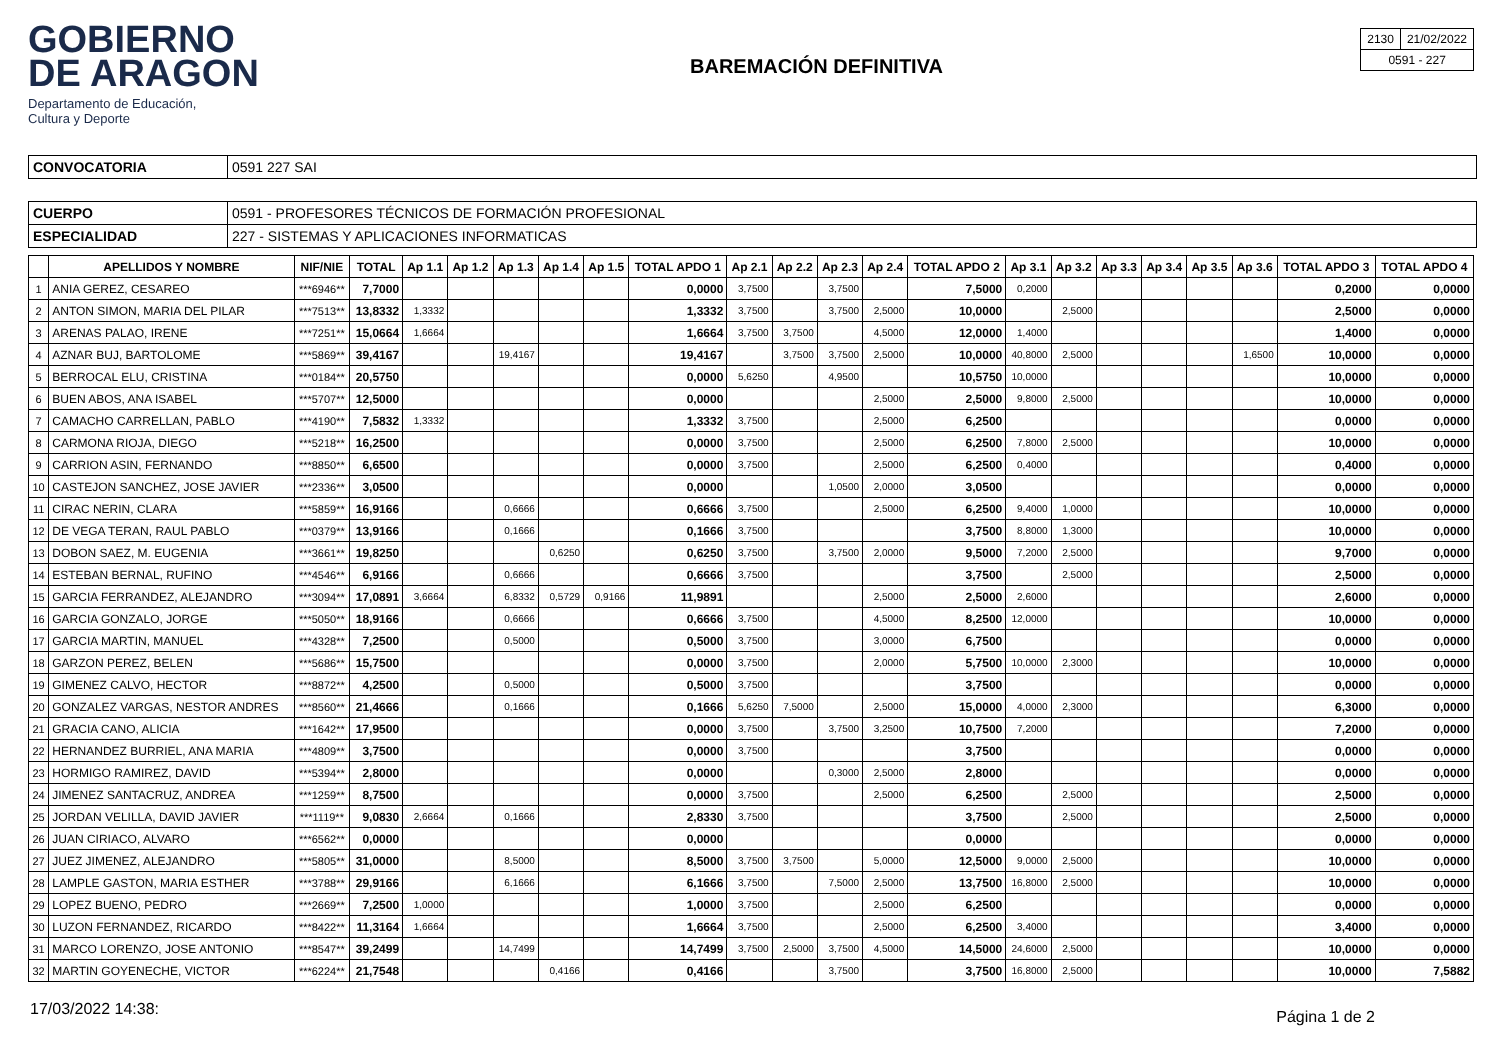GOBIERNO
DE ARAGON
Departamento de Educación,
Cultura y Deporte
BAREMACIÓN DEFINITIVA
| 2130 | 21/02/2022 |
| 0591 - 227 | |
| CONVOCATORIA | 0591 227 SAI |
| CUERPO | 0591 - PROFESORES TÉCNICOS DE FORMACIÓN PROFESIONAL |
| ESPECIALIDAD | 227 - SISTEMAS Y APLICACIONES INFORMATICAS |
| | APELLIDOS Y NOMBRE | NIF/NIE | TOTAL | Ap 1.1 | Ap 1.2 | Ap 1.3 | Ap 1.4 | Ap 1.5 | TOTAL APDO 1 | Ap 2.1 | Ap 2.2 | Ap 2.3 | Ap 2.4 | TOTAL APDO 2 | Ap 3.1 | Ap 3.2 | Ap 3.3 | Ap 3.4 | Ap 3.5 | Ap 3.6 | TOTAL APDO 3 | TOTAL APDO 4 |
| --- | --- | --- | --- | --- | --- | --- | --- | --- | --- | --- | --- | --- | --- | --- | --- | --- | --- | --- | --- | --- | --- | --- |
| 1 | ANIA GEREZ, CESAREO | ***6946** | 7,7000 | | | | | | 0,0000 | 3,7500 | | 3,7500 | | 7,5000 | 0,2000 | | | | | | 0,2000 | 0,0000 |
| 2 | ANTON SIMON, MARIA DEL PILAR | ***7513** | 13,8332 | 1,3332 | | | | | 1,3332 | 3,7500 | | 3,7500 | 2,5000 | 10,0000 | | 2,5000 | | | | | 2,5000 | 0,0000 |
| 3 | ARENAS PALAO, IRENE | ***7251** | 15,0664 | 1,6664 | | | | | 1,6664 | 3,7500 | 3,7500 | | 4,5000 | 12,0000 | 1,4000 | | | | | | 1,4000 | 0,0000 |
| 4 | AZNAR BUJ, BARTOLOME | ***5869** | 39,4167 | | | 19,4167 | | | 19,4167 | | 3,7500 | 3,7500 | 2,5000 | 10,0000 | 40,8000 | 2,5000 | | | | 1,6500 | 10,0000 | 0,0000 |
| 5 | BERROCAL ELU, CRISTINA | ***0184** | 20,5750 | | | | | | 0,0000 | 5,6250 | | 4,9500 | | 10,5750 | 10,0000 | | | | | | 10,0000 | 0,0000 |
| 6 | BUEN ABOS, ANA ISABEL | ***5707** | 12,5000 | | | | | | 0,0000 | | | | 2,5000 | 2,5000 | 9,8000 | 2,5000 | | | | | 10,0000 | 0,0000 |
| 7 | CAMACHO CARRELLAN, PABLO | ***4190** | 7,5832 | 1,3332 | | | | | 1,3332 | 3,7500 | | | 2,5000 | 6,2500 | | | | | | | 0,0000 | 0,0000 |
| 8 | CARMONA RIOJA, DIEGO | ***5218** | 16,2500 | | | | | | 0,0000 | 3,7500 | | | 2,5000 | 6,2500 | 7,8000 | 2,5000 | | | | | 10,0000 | 0,0000 |
| 9 | CARRION ASIN, FERNANDO | ***8850** | 6,6500 | | | | | | 0,0000 | 3,7500 | | | 2,5000 | 6,2500 | 0,4000 | | | | | | 0,4000 | 0,0000 |
| 10 | CASTEJON SANCHEZ, JOSE JAVIER | ***2336** | 3,0500 | | | | | | 0,0000 | | | 1,0500 | 2,0000 | 3,0500 | | | | | | | 0,0000 | 0,0000 |
| 11 | CIRAC NERIN, CLARA | ***5859** | 16,9166 | | | 0,6666 | | | 0,6666 | 3,7500 | | | 2,5000 | 6,2500 | 9,4000 | 1,0000 | | | | | 10,0000 | 0,0000 |
| 12 | DE VEGA TERAN, RAUL PABLO | ***0379** | 13,9166 | | | 0,1666 | | | 0,1666 | 3,7500 | | | | 3,7500 | 8,8000 | 1,3000 | | | | | 10,0000 | 0,0000 |
| 13 | DOBON SAEZ, M. EUGENIA | ***3661** | 19,8250 | | | | 0,6250 | | 0,6250 | 3,7500 | | 3,7500 | 2,0000 | 9,5000 | 7,2000 | 2,5000 | | | | | 9,7000 | 0,0000 |
| 14 | ESTEBAN BERNAL, RUFINO | ***4546** | 6,9166 | | | 0,6666 | | | 0,6666 | 3,7500 | | | | 3,7500 | | 2,5000 | | | | | 2,5000 | 0,0000 |
| 15 | GARCIA FERRANDEZ, ALEJANDRO | ***3094** | 17,0891 | 3,6664 | | 6,8332 | 0,5729 | 0,9166 | 11,9891 | | | | 2,5000 | 2,5000 | 2,6000 | | | | | | 2,6000 | 0,0000 |
| 16 | GARCIA GONZALO, JORGE | ***5050** | 18,9166 | | | 0,6666 | | | 0,6666 | 3,7500 | | | 4,5000 | 8,2500 | 12,0000 | | | | | | 10,0000 | 0,0000 |
| 17 | GARCIA MARTIN, MANUEL | ***4328** | 7,2500 | | | 0,5000 | | | 0,5000 | 3,7500 | | | 3,0000 | 6,7500 | | | | | | | 0,0000 | 0,0000 |
| 18 | GARZON PEREZ, BELEN | ***5686** | 15,7500 | | | | | | 0,0000 | 3,7500 | | | 2,0000 | 5,7500 | 10,0000 | 2,3000 | | | | | 10,0000 | 0,0000 |
| 19 | GIMENEZ CALVO, HECTOR | ***8872** | 4,2500 | | | 0,5000 | | | 0,5000 | 3,7500 | | | | 3,7500 | | | | | | | 0,0000 | 0,0000 |
| 20 | GONZALEZ VARGAS, NESTOR ANDRES | ***8560** | 21,4666 | | | 0,1666 | | | 0,1666 | 5,6250 | 7,5000 | | 2,5000 | 15,0000 | 4,0000 | 2,3000 | | | | | 6,3000 | 0,0000 |
| 21 | GRACIA CANO, ALICIA | ***1642** | 17,9500 | | | | | | 0,0000 | 3,7500 | | 3,7500 | 3,2500 | 10,7500 | 7,2000 | | | | | | 7,2000 | 0,0000 |
| 22 | HERNANDEZ BURRIEL, ANA MARIA | ***4809** | 3,7500 | | | | | | 0,0000 | 3,7500 | | | | 3,7500 | | | | | | | 0,0000 | 0,0000 |
| 23 | HORMIGO RAMIREZ, DAVID | ***5394** | 2,8000 | | | | | | 0,0000 | | | 0,3000 | 2,5000 | 2,8000 | | | | | | | 0,0000 | 0,0000 |
| 24 | JIMENEZ SANTACRUZ, ANDREA | ***1259** | 8,7500 | | | | | | 0,0000 | 3,7500 | | | 2,5000 | 6,2500 | | 2,5000 | | | | | 2,5000 | 0,0000 |
| 25 | JORDAN VELILLA, DAVID JAVIER | ***1119** | 9,0830 | 2,6664 | | 0,1666 | | | 2,8330 | 3,7500 | | | | 3,7500 | | 2,5000 | | | | | 2,5000 | 0,0000 |
| 26 | JUAN CIRIACO, ALVARO | ***6562** | 0,0000 | | | | | | 0,0000 | | | | | 0,0000 | | | | | | | 0,0000 | 0,0000 |
| 27 | JUEZ JIMENEZ, ALEJANDRO | ***5805** | 31,0000 | | | 8,5000 | | | 8,5000 | 3,7500 | 3,7500 | | 5,0000 | 12,5000 | 9,0000 | 2,5000 | | | | | 10,0000 | 0,0000 |
| 28 | LAMPLE GASTON, MARIA ESTHER | ***3788** | 29,9166 | | | 6,1666 | | | 6,1666 | 3,7500 | | 7,5000 | 2,5000 | 13,7500 | 16,8000 | 2,5000 | | | | | 10,0000 | 0,0000 |
| 29 | LOPEZ BUENO, PEDRO | ***2669** | 7,2500 | 1,0000 | | | | | 1,0000 | 3,7500 | | | 2,5000 | 6,2500 | | | | | | | 0,0000 | 0,0000 |
| 30 | LUZON FERNANDEZ, RICARDO | ***8422** | 11,3164 | 1,6664 | | | | | 1,6664 | 3,7500 | | | 2,5000 | 6,2500 | 3,4000 | | | | | | 3,4000 | 0,0000 |
| 31 | MARCO LORENZO, JOSE ANTONIO | ***8547** | 39,2499 | | | 14,7499 | | | 14,7499 | 3,7500 | 2,5000 | 3,7500 | 4,5000 | 14,5000 | 24,6000 | 2,5000 | | | | | 10,0000 | 0,0000 |
| 32 | MARTIN GOYENECHE, VICTOR | ***6224** | 21,7548 | | | | 0,4166 | | 0,4166 | | | 3,7500 | | 3,7500 | 16,8000 | 2,5000 | | | | | 10,0000 | 7,5882 |
17/03/2022 14:38: Página 1 de 2